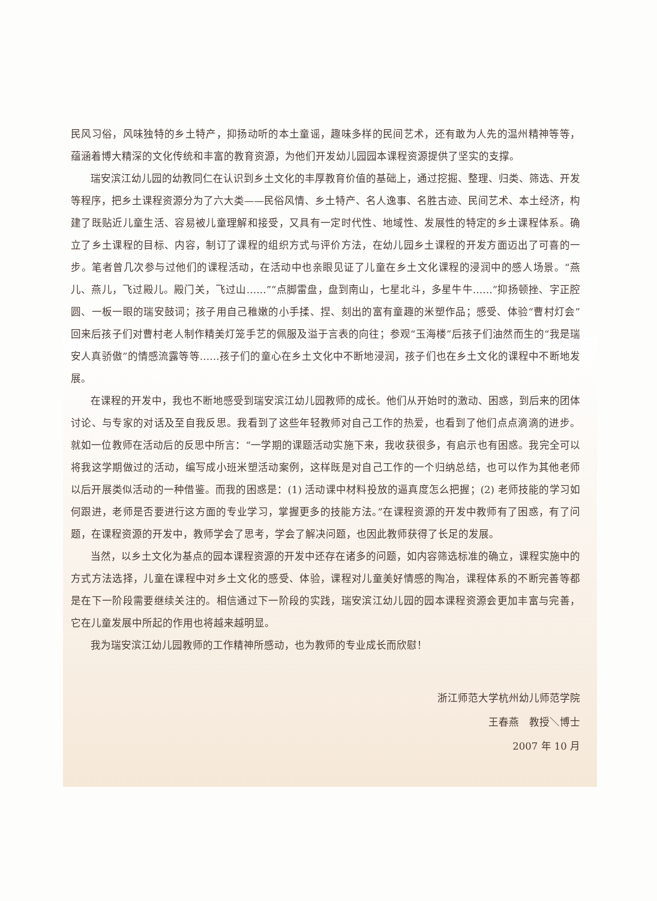民风习俗，风味独特的乡土特产，抑扬动听的本土童谣，趣味多样的民间艺术，还有敢为人先的温州精神等等，蕴涵着博大精深的文化传统和丰富的教育资源，为他们开发幼儿园园本课程资源提供了坚实的支撑。
瑞安滨江幼儿园的幼教同仁在认识到乡土文化的丰厚教育价值的基础上，通过挖掘、整理、归类、筛选、开发等程序，把乡土课程资源分为了六大类——民俗风情、乡土特产、名人逸事、名胜古迹、民间艺术、本土经济，构建了既贴近儿童生活、容易被儿童理解和接受，又具有一定时代性、地域性、发展性的特定的乡土课程体系。确立了乡土课程的目标、内容，制订了课程的组织方式与评价方法，在幼儿园乡土课程的开发方面迈出了可喜的一步。笔者曾几次参与过他们的课程活动，在活动中也亲眼见证了儿童在乡土文化课程的浸润中的感人场景。“燕儿、燕儿，飞过殿儿。殿门关，飞过山……”“点脚雷盘，盘到南山，七星北斗，多星牛牛……”抑扬顿挫、字正腔圆、一板一眼的瑞安鼓词；孩子用自己稚嫩的小手揉、捏、刻出的富有童趣的米塑作品；感受、体验“曹村灯会”回来后孩子们对曹村老人制作精美灯笼手艺的佩服及溢于言表的向往；参观“玉海楼”后孩子们油然而生的“我是瑞安人真骄傲”的情感流露等等……孩子们的童心在乡土文化中不断地浸润，孩子们也在乡土文化的课程中不断地发展。
在课程的开发中，我也不断地感受到瑞安滨江幼儿园教师的成长。他们从开始时的激动、困惑，到后来的团体讨论、与专家的对话及至自我反思。我看到了这些年轻教师对自己工作的热爱，也看到了他们点点滴滴的进步。就如一位教师在活动后的反思中所言：“一学期的课题活动实施下来，我收获很多，有启示也有困惑。我完全可以将我这学期做过的活动，编写成小班米塑活动案例，这样既是对自己工作的一个归纳总结，也可以作为其他老师以后开展类似活动的一种借鉴。而我的困惑是：(1) 活动课中材料投放的逼真度怎么把握；(2) 老师技能的学习如何跟进，老师是否要进行这方面的专业学习，掌握更多的技能方法。”在课程资源的开发中教师有了困惑，有了问题，在课程资源的开发中，教师学会了思考，学会了解决问题，也因此教师获得了长足的发展。
当然，以乡土文化为基点的园本课程资源的开发中还存在诸多的问题，如内容筛选标准的确立，课程实施中的方式方法选择，儿童在课程中对乡土文化的感受、体验，课程对儿童美好情感的陶冶，课程体系的不断完善等都是在下一阶段需要继续关注的。相信通过下一阶段的实践，瑞安滨江幼儿园的园本课程资源会更加丰富与完善，它在儿童发展中所起的作用也将越来越明显。
我为瑞安滨江幼儿园教师的工作精神所感动，也为教师的专业成长而欣慰！
浙江师范大学杭州幼儿师范学院
王春燕　教授＼博士
2007 年 10 月